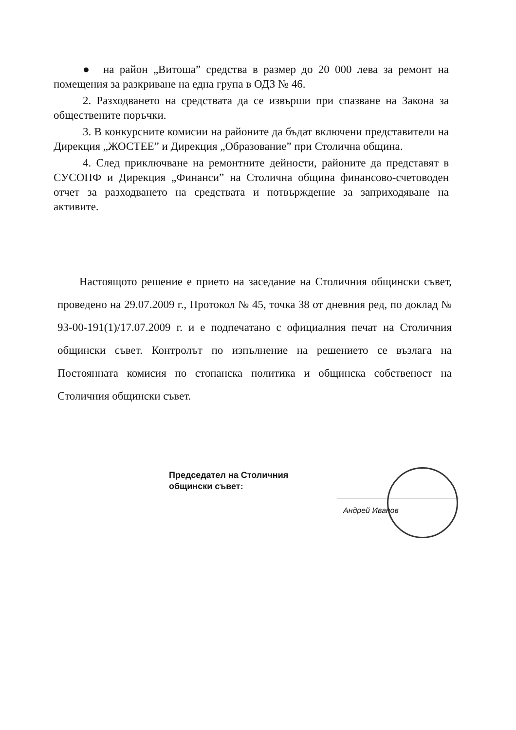● на район „Витоша” средства в размер до 20 000 лева за ремонт на помещения за разкриване на една група в ОДЗ № 46.
2. Разходването на средствата да се извърши при спазване на Закона за обществените поръчки.
3. В конкурсните комисии на районите да бъдат включени представители на Дирекция „ЖОСТЕЕ” и Дирекция „Образование” при Столична община.
4. След приключване на ремонтните дейности, районите да представят в СУСОПФ и Дирекция „Финанси” на Столична община финансово-счетоводен отчет за разходването на средствата и потвърждение за заприходяване на активите.
Настоящото решение е прието на заседание на Столичния общински съвет, проведено на 29.07.2009 г., Протокол № 45, точка 38 от дневния ред, по доклад № 93-00-191(1)/17.07.2009 г. и е подпечатано с официалния печат на Столичния общински съвет. Контролът по изпълнение на решението се възлага на Постоянната комисия по стопанска политика и общинска собственост на Столичния общински съвет.
Председател на Столичния
общински съвет:
Андрей Иванов